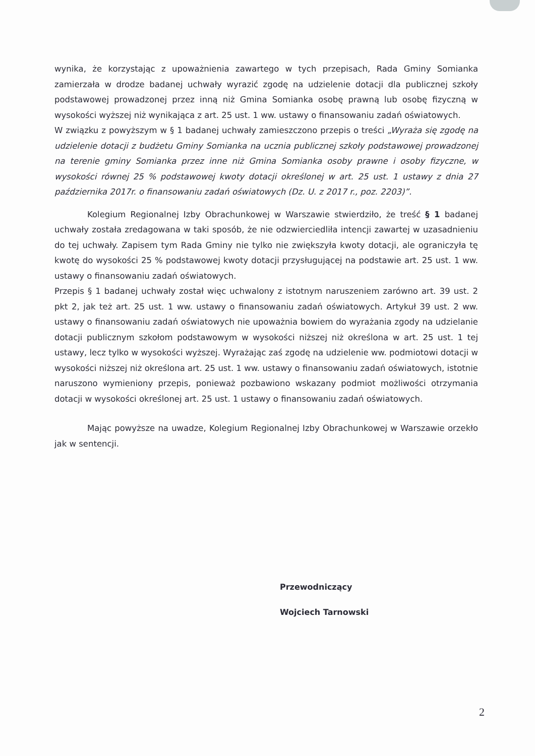wynika, że korzystając z upoważnienia zawartego w tych przepisach, Rada Gminy Somianka zamierzała w drodze badanej uchwały wyrazić zgodę na udzielenie dotacji dla publicznej szkoły podstawowej prowadzonej przez inną niż Gmina Somianka osobę prawną lub osobę fizyczną w wysokości wyższej niż wynikająca z art. 25 ust. 1 ww. ustawy o finansowaniu zadań oświatowych.
W związku z powyższym w § 1 badanej uchwały zamieszczono przepis o treści „Wyraża się zgodę na udzielenie dotacji z budżetu Gminy Somianka na ucznia publicznej szkoły podstawowej prowadzonej na terenie gminy Somianka przez inne niż Gmina Somianka osoby prawne i osoby fizyczne, w wysokości równej 25 % podstawowej kwoty dotacji określonej w art. 25 ust. 1 ustawy z dnia 27 października 2017r. o finansowaniu zadań oświatowych (Dz. U. z 2017 r., poz. 2203)”.
Kolegium Regionalnej Izby Obrachunkowej w Warszawie stwierdziło, że treść § 1 badanej uchwały została zredagowana w taki sposób, że nie odzwierciedliła intencji zawartej w uzasadnieniu do tej uchwały. Zapisem tym Rada Gminy nie tylko nie zwiększyła kwoty dotacji, ale ograniczyła tę kwotę do wysokości 25 % podstawowej kwoty dotacji przysługującej na podstawie art. 25 ust. 1 ww. ustawy o finansowaniu zadań oświatowych.
Przepis § 1 badanej uchwały został więc uchwalony z istotnym naruszeniem zarówno art. 39 ust. 2 pkt 2, jak też art. 25 ust. 1 ww. ustawy o finansowaniu zadań oświatowych. Artykuł 39 ust. 2 ww. ustawy o finansowaniu zadań oświatowych nie upoważnia bowiem do wyrażania zgody na udzielanie dotacji publicznym szkołom podstawowym w wysokości niższej niż określona w art. 25 ust. 1 tej ustawy, lecz tylko w wysokości wyższej. Wyrażając zaś zgodę na udzielenie ww. podmiotowi dotacji w wysokości niższej niż określona art. 25 ust. 1 ww. ustawy o finansowaniu zadań oświatowych, istotnie naruszono wymieniony przepis, ponieważ pozbawiono wskazany podmiot możliwości otrzymania dotacji w wysokości określonej art. 25 ust. 1 ustawy o finansowaniu zadań oświatowych.
Mając powyższe na uwadze, Kolegium Regionalnej Izby Obrachunkowej w Warszawie orzekło jak w sentencji.
Przewodniczący
Wojciech Tarnowski
2